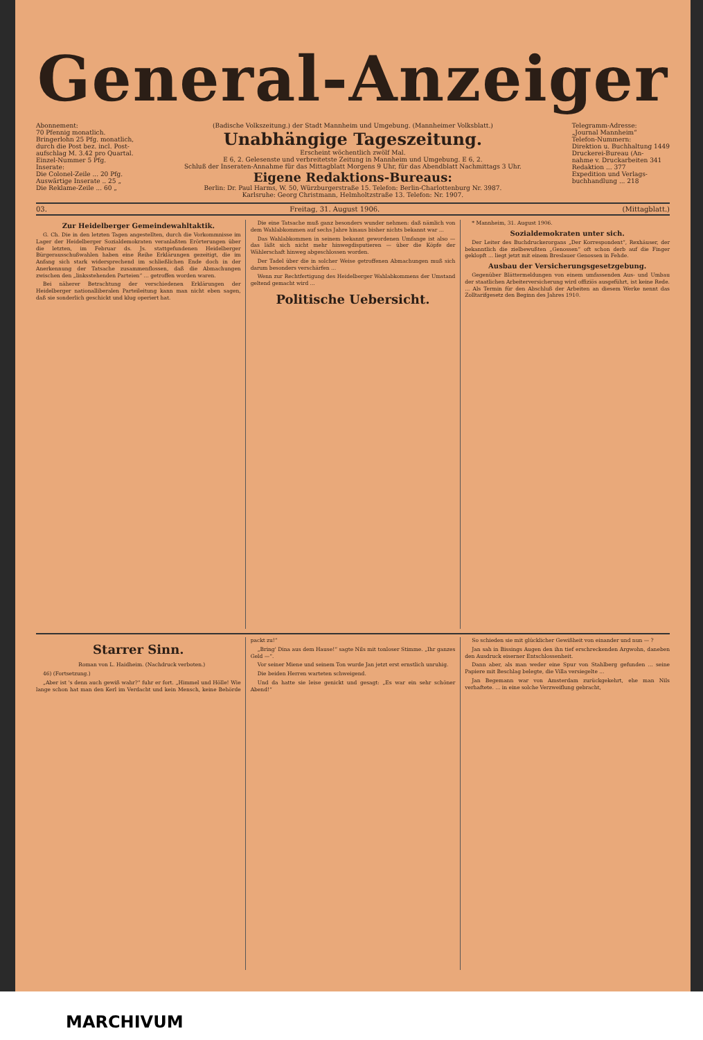General-Anzeiger
Abonnement:
70 Pfennig monatlich.
Bringerlohn 25 Pfg. monatlich,
durch die Post bez. incl. Post-
aufschlag M. 3.42 pro Quartal.
Einzel-Nummer 5 Pfg.
Inserate:
Die Colonel-Zeile ... 20 Pfg.
Auswärtige Inserate .. 25 „
Die Reklame-Zeile ... 60 „
(Badische Volkszeitung.) der Stadt Mannheim und Umgebung. (Mannheimer Volksblatt.)
Unabhängige Tageszeitung.
Erscheint wöchentlich zwölf Mal.
E 6, 2. Gelesenste und verbreitetste Zeitung in Mannheim und Umgebung. E 6, 2.
Schluß der Inseraten-Annahme für das Mittagblatt Morgens 9 Uhr, für das Abendblatt Nachmittags 3 Uhr.
Eigene Redaktions-Bureaus:
Berlin: Dr. Paul Harms, W. 50, Würzburgerstraße 15. Telefon: Berlin-Charlottenburg Nr. 3987.
Karlsruhe: Georg Christmann, Helmholtzstraße 13. Telefon: Nr. 1907.
Telegramm-Adresse:
„Journal Mannheim“
Telefon-Nummern:
Direktion u. Buchhaltung 1449
Druckerei-Bureau (An-
nahme v. Druckarbeiten 341
Redaktion ... 377
Expedition und Verlags-
buchhandlung ... 218
03. Freitag, 31. August 1906. (Mittagblatt.)
Zur Heidelberger Gemeindewahltaktik.
G. Ch. Die in den letzten Tagen angestellten, durch die Vorkommnisse im Lager der Heidelberger Sozialdemokraten veranlaßten Erörterungen über die letzten, im Februar ds. Js. stattgefundenen Heidelberger Bürgerausschußwahlen haben eine Reihe Erklärungen gezeitigt, die im Anfang sich stark widersprechend im schließlichen Ende doch in der Anerkennung der Tatsache zusammenflossen, daß die Abmachungen zwischen den „linksstehenden Parteien“ ... getroffen worden waren.
Bei näherer Betrachtung der verschiedenen Erklärungen der Heidelberger nationalliberalen Parteileitung kann man nicht eben sagen, daß sie sonderlich geschickt und klug operiert hat.
Die eine Tatsache muß ganz besonders wunder nehmen: daß nämlich von dem Wahlabkommen auf sechs Jahre hinaus bisher nichts bekannt war ...
Das Wahlabkommen in seinem bekannt gewordenen Umfange ist also — das läßt sich nicht mehr hinwegdisputieren — über die Köpfe der Wählerschaft hinweg abgeschlossen worden.
Der Tadel über die in solcher Weise getroffenen Abmachungen muß sich darum besonders verschärfen ...
Wenn zur Rechtfertigung des Heidelberger Wahlabkommens der Umstand geltend gemacht wird ...
Politische Uebersicht.
* Mannheim, 31. August 1906.
Sozialdemokraten unter sich.
Der Leiter des Buchdruckerorgans „Der Korrespondent“, Rexhäuser, der bekanntlich die zielbewußten „Genossen“ oft schon derb auf die Finger geklopft ... liegt jetzt mit einem Breslauer Genossen in Fehde.
Ausbau der Versicherungsgesetzgebung.
Gegenüber Blättermeldungen von einem umfassenden Aus- und Umbau der staatlichen Arbeiterversicherung wird offiziös ausgeführt, ist keine Rede. ... Als Termin für den Abschluß der Arbeiten an diesem Werke nennt das Zolltarifgesetz den Beginn des Jahres 1910.
Starrer Sinn.
Roman von L. Haidheim. (Nachdruck verboten.)
46) (Fortsetzung.)
„Aber ist 's denn auch gewiß wahr?“ fuhr er fort. „Himmel und Hölle! Wie lange schon hat man den Kerl im Verdacht und kein Mensch, keine Behörde packt zu!“
„Bring' Dina aus dem Hause!“ sagte Nils mit tonloser Stimme. „Ihr ganzes Geld —“.
Vor seiner Miene und seinem Ton wurde Jan jetzt erst ernstlich unruhig.
Die beiden Herren warteten schweigend.
Und da hatte sie leise genickt und gesagt: „Es war ein sehr schöner Abend!“
So schieden sie mit glücklicher Gewißheit von einander und nun — ?
Jan sah in Bissings Augen den ihn tief erschreckenden Argwohn, daneben den Ausdruck eiserner Entschlossenheit.
Dann aber, als man weder eine Spur von Stahlberg gefunden ... seine Papiere mit Beschlag belegte, die Villa versiegelte ...
Jan Begemann war von Amsterdam zurückgekehrt, ehe man Nils verhaftete. ... in eine solche Verzweiflung gebracht,
MARCHIVUM